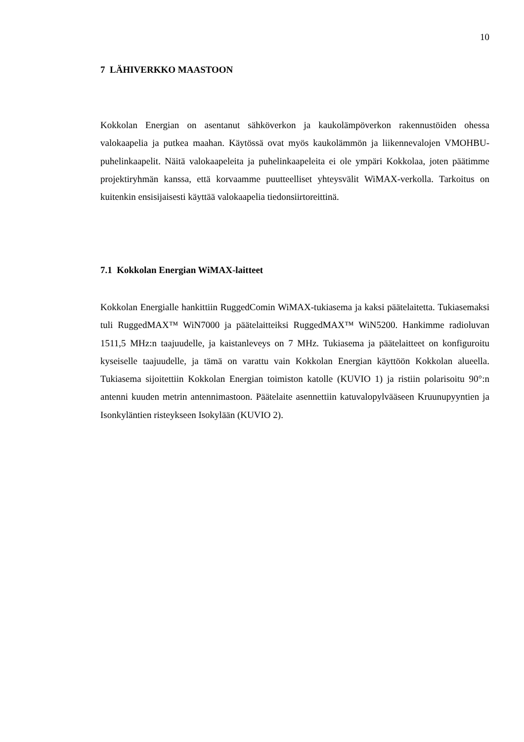10
7 LÄHIVERKKO MAASTOON
Kokkolan Energian on asentanut sähköverkon ja kaukolämpöverkon rakennustöiden ohessa valokaapelia ja putkea maahan. Käytössä ovat myös kaukolämmön ja liikennevalojen VMOHBU-puhelinkaapelit. Näitä valokaapeleita ja puhelinkaapeleita ei ole ympäri Kokkolaa, joten päätimme projektiryhmän kanssa, että korvaamme puutteelliset yhteysvälit WiMAX-verkolla. Tarkoitus on kuitenkin ensisijaisesti käyttää valokaapelia tiedonsiirtoreittinä.
7.1 Kokkolan Energian WiMAX-laitteet
Kokkolan Energialle hankittiin RuggedComin WiMAX-tukiasema ja kaksi päätelaitetta. Tukiasemaksi tuli RuggedMAX™ WiN7000 ja päätelaitteiksi RuggedMAX™ WiN5200. Hankimme radioluvan 1511,5 MHz:n taajuudelle, ja kaistanleveys on 7 MHz. Tukiasema ja päätelaitteet on konfiguroitu kyseiselle taajuudelle, ja tämä on varattu vain Kokkolan Energian käyttöön Kokkolan alueella. Tukiasema sijoitettiin Kokkolan Energian toimiston katolle (KUVIO 1) ja ristiin polarisoitu 90°:n antenni kuuden metrin antennimastoon. Päätelaite asennettiin katuvalopylvääseen Kruunupyyntien ja Isonkyläntien risteykseen Isokylään (KUVIO 2).